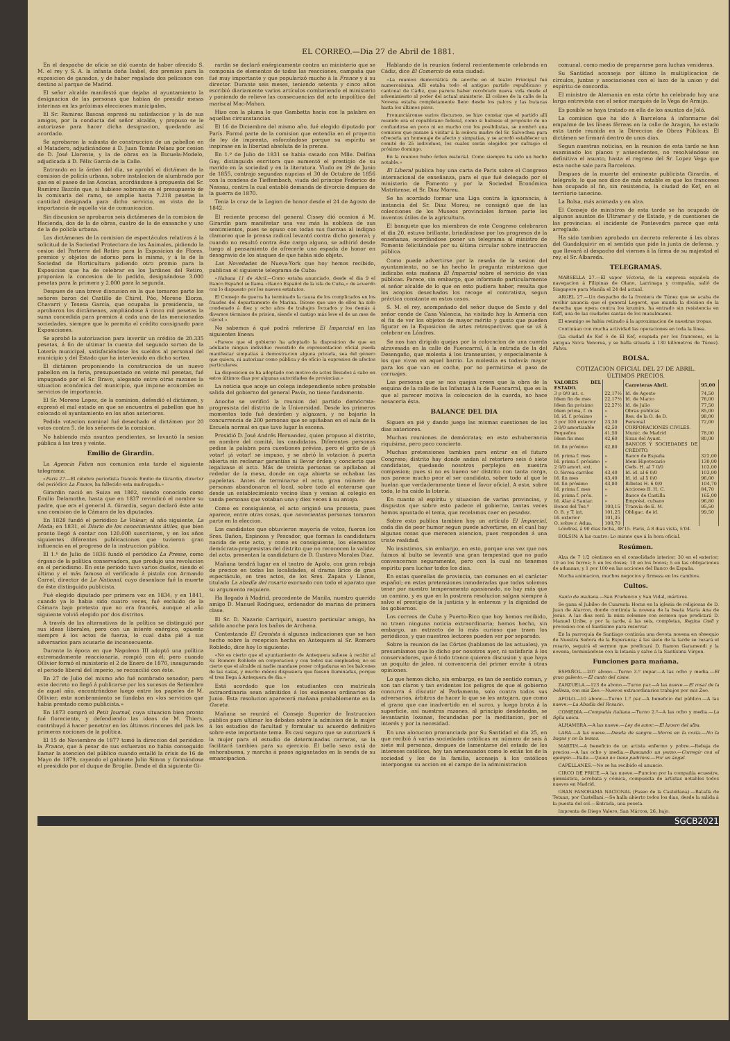EL CORREO.—Dia 27 de Abril de 1881.
En el despacho de oficio se dió cuenta de haber ofrecido S. M. el rey y S. A. la infanta doña Isabel, dos premios para la exposicion de ganados, y de haber regalado dos pelicanos con destino al parque de Madrid.
El señor alcalde manifestó que dejaba al ayuntamiento la designacion de las personas que habian de presidir mesas interinas en las próximas elecciones municipales.
El Sr. Ramirez Bascan espresó su satisfaccion y la de sus amigos, por la conducta del señor alcalde, y propuso se le autorizase para hacer dicha designacion, quedando así acordado.
Se aprobaron la subasta de construccion de un pabellon en el Matadero, adjudicándose á D. Juan Tomás Pelaez por cesion de D. José Llorente, y la de obras en la Escuela-Modelo, adjudicada á D. Félix García de la Calle.
Entrando en la órden del dia, se aprobó el dictámen de la comision de policía urbana, sobre instalacion de alumbrado por gas en el paseo de las Acacias, acordándose á propuesta del Sr. Ramirez Bazcán que, si hubiese sobrante en el presupuesto de la comisaria del ramo, se amplie hasta 7.218 pesetas la cantidad designada para dicho servicio, en vista de la importancia de aquella via de comunicacion.
Sin discusion se aprobaron seis dictámenes de la comision de Hacienda, dos de la de obras, cuatro de la de ensanche y uno de la de policía urbana.
Los dictámenes de la comision de espectáculos relativos á la solicitud de la Sociedad Protectora de los Animales, pidiendo la cesion del Parterre del Retiro para la Exposicion de Flores, premios y objetos de adorno para la misma, y á la de la Sociedad de Horticultura pidiendo otro premio para la Exposicion que ha de celebrar en los Jardines del Retiro, proponian la concesion de lo pedido, designándose 3.000 pesetas para la primera y 2.000 para la segunda.
Despues de una breve discusion en la que tomaron parte los señores baron del Castillo de Chirel, Póo, Moreno Elorza, Chavarri y Tesesa García, que ocupaba la presidencia, se aprobaron los dictámenes, ampliándose á cinco mil pesetas la suma concedida para premios á cada una de las mencionadas sociedades, siempre que lo permita el crédito consignado para Exposiciones.
Se aprobó la autorizacion para invertir un crédito de 20.335 pesetas, á fin de ultimar la cuenta del segundo sorteo de la Lotería municipal, satisfaciéndose los sueldos al personal del municipio y del Estado que ha intervenido en dicho sorteo.
El dictámen proponiendo la construccion de un nuevo pabellon en la feria, presupuestado en veinte mil pesetas, fué impugnado por el Sr. Bravo, alegando entre otras razones la situacion económica del municipio, que impone economías en servicios de importancia.
El Sr. Moreno Lopez, de la comision, defendió el dictámen, y expresó el mal estado en que se encuentra el pabellon que ha colocado el ayuntamiento en los años anteriores.
Pedida votacion nominal fué desechado el dictámen por 20 votos contra 5, de los señores de la comision.
No habiendo más asuntos pendientes, se levantó la sesion pública á las tres y veinte.
Emilio de Girardin.
La Agencia Fabra nos comunica esta tarde el siguiente telegrama:
«Paris 27.—El célebre periodista francés Emilio de Girardin, director del periódico La France, ha fallecido esta madrugada.»
Girardin nació en Suiza en 1802, siendo conocido como Emilio Delamothe, hasta que en 1837 revindicó el nombre su padre, que era el general A. Girardin, segun declaró éste ante una comision de la Cámara de los diputados.
En 1828 fundó el periódico Le Voleur; al año siguiente, La Moda; en 1831, el Diario de los conocimientos útiles, que bien pronto llegó á contar con 120.000 suscritores, y en los años siguientes diferentes publicaciones que tuvieron gran influencia en el progreso de la instruccion pública.
El 1.º de Julio de 1836 fundó el periódico La Presse, como órgano de la política conservadora, que produjo una revolucion en el periodismo. En este periodo tuvo varios duelos, siendo el último y el más famoso el verificado á pistola con Armando Carrel, director de Le National, cuyo desenlace fué la muerte de éste distinguido publicista.
Fué elegido diputado por primera vez en 1834; y en 1841, cuando ya lo habia sido cuatro veces, fué escluido de la Cámara bajo pretesto que no era francés, aunque al año siguiente volvió elegido por dos distritos.
A través de las alternativas de la política se distinguió por sus ideas liberales, pero con un interés enérgico, opuesto siempre á los actos de fuerza, lo cual daba pié á sus adversarios para acusarle de inconsecuente.
Durante la época en que Napoleon III adoptó una política extremadamente reaccionaria, rompió con él; pero cuando Ollivier formó el ministerio el 2 de Enero de 1870, inaugurando el periodo liberal del imperio, se reconcilió con éste.
En 27 de Julio del mismo año fué nombrado senador; pero este decreto no llegó á publicarse por los sucesos de Setiembre de aquel año, encontrándose luego entre los papeles de M. Ollivier; este nombramiento se fundaba en «los servicios que habia prestado como publicista.»
En 1873 compró el Petit Journal, cuya situacion bien pronto fué floreciente, y defendiendo las ideas de M. Thiers, contribuyó á hacer penetrar en los últimos rincones del país las primeras nociones de la política.
El 15 de Noviembre de 1877 tomó la direccion del periódico la France, que á pesar de sus esfuerzos no habia conseguido llamar la atencion del público cuando estalló la crisis de 16 de Mayo de 1879, cayendo el gabinete Julio Simon y formándose el presidido por el duque de Broglie. Desde el dia siguiente Gi-
rardin se declaró enérgicamente contra un ministerio que se componia de elementos de todas las reacciones, campaña que fué muy importante y que popularizó mucho á la France y á su director. Durante seis meses, teniendo setenta y cinco años escribió diariamente varios artículos combatiendo el ministerio y poniendo de relieve las consecuencias del acto impolítico del mariscal Mac-Mahon.
Hizo con la pluma lo que Gambetta hacia con la palabra en aquellas circunstancias.
El 16 de Diciembre del mismo año, fué elegido diputado por París. Formó parte de la comision que entendia en el proyecto de ley de imprenta, esforzándose porque su espíritu se inspirase en la libertad absoluta de la prensa.
En 1.º de Julio de 1831 se habia casado con Mlle. Delfina Gay, distinguida escritora que aumentó el prestigio de su marido en la sociedad y en la literatura. Viudo en 29 de Junio de 1855, contrajo segundas nupcias el 30 de Octubre de 1856 con la condesa de Tieffembach, viuda del príncipe Federico de Nassau, contra la cual entabló demanda de divorcio despues de la guerra de 1870.
Tenia la cruz de la Legion de honor desde el 24 de Agosto de 1842.
El reciente proceso del general Cissey dió ocasion á M. Girardin para manifestar una vez más la nobleza de sus sentimientos, pues se opuso con todas sus fuerzas al indigno clamoreo que la prensa radical levantó contra dicho general; y cuando no resultó contra éste cargo alguno, se adhirió desde luego al pensamiento de ofrecerle una espada de honor en desagravio de los ataques de que habia sido objeto.
Las Novedades de Nueva-York que hoy hemos recibido, publican el siguiente telegrama de Cuba:
«Habana 11 de Abril.—Como estaba anunciado, desde el dia 9 el Banco Español se llama «Banco Español de la isla de Cuba,» de acuerdo con lo dispuesto por los nuevos estatutos.
El Consejo de guerra ha terminado la causa de los complicados en los fraudes del departamento de Marina. Dícese que uno de ellos ha sido condenado á diez y ocho años de trabajos forzados y los demás á diversos términos de prision, siendo el castigo más leve el de un mes de cárcel.»
No sabemos á qué podrá referirse El Imparcial en las siguientes líneas:
«Parece que el gobierno ha adoptado la disposicion de que en adelante ningun individuo revestido de representacion oficial pueda manifestar simpatías á demostracion alguna privada, sea del género que quiera, ni autorizar como pública y de oficio la expresion de afectos particulares.
La disposicion se ha adoptado con motivo de actos llevados á cabo en estos últimos dias por algunas autoridades de provincias.»
La noticia que acoje un colega independiente sobre probable salida del gobierno del general Pavía, no tiene fundamento.
Anoche se verificó la reunion del partido demócrata-progresista del distrito de la Universidad. Desde los primeros momentos todo fué desórden y algazara, y no bajaria la concurrencia de 200 personas que se apiñaban en el aula de la Escuela normal en que tuvo lugar la escena.
Presidió D. José Andrés Hernandez, quien propuso al distrito, en nombre del comité, los candidatos. Diferentes personas pedian la palabra para cuestiones prévias, pero el grito de ¡á votar! ¡á votar! se impuso, y se abrió la votacion á puerta abierta sin reclamar garantías ni llevar órden y concierto que legalizase el acto. Más de treinta personas se apiñaban al rededor de la mesa, donde en caja abierta se echaban las papeletas. Antes de terminarse el acto, gran número de personas abandonaron el local, sobre todo al enterarse que desde un establecimiento vecino iban y venian al colegio en tanda personas que votaban una y diez veces á su antojo.
Como es consiguiente, el acto originó una protesta, pues aparece, entre otras cosas, que novecientas personas tomaron parte en la eleccion.
Los candidatos que obtuvieron mayoría de votos, fueron los Sres. Bañon, Espinosa y Pescador, que forman la candidatura nacida de este acto, y como es consiguiente, los elementos demócrata-progresistas del distrito que no reconocen la validez del acto, presentan la candidatura de D. Gustavo Morales Diaz.
Mañana tendrá lugar en el teatro de Apolo, con gran rebaja de precios en todas las localidades, el drama lírico de gran espectáculo, en tres actos, de los Sres. Zapata y Llanos, titulado La abadía del rosario exornado con todo el aparato que su argumento requiere.
Ha llegado á Madrid, procedente de Manila, nuestro querido amigo D. Manuel Rodriguez, ordenador de marina de primera clase.
El Sr. D. Nazario Carriquiri, nuestro particular amigo, ha salido anoche para los baños de Archena.
Contestando El Cronista á algunas indicaciones que se han hecho sobre la recepcion hecha en Antequera al Sr. Romero Robledo, dice hoy lo siguiente:
«No es cierto que el ayuntamiento de Antequera saliese á recibir al Sr. Romero Robledo en corporacion y con todos sus empleados; no es cierto que el alcalde ni nadie mandase poner colgaduras en los balcones de las casas, y mucho ménos dispusiera que fuesen iluminadas, porque el tren llega á Antequera de dia.»
Está acordado que los estudiantes con matrícula extraordinaria sean admitidos á los exámenes ordinarios de Junio. Esta resolucion aparecerá mañana probablemente en la Gaceta.
Mañana se reunirá el Consejo Superior de Instruccion pública para ultimar los debates sobre la admision de la mujer á los estudios de facultad y formular su acuerdo definitivo sobre este importante tema. Es casi seguro que se autorizará á la mujer para el estudio de determinadas carreras, se la facilitará tambien para su ejercicio. El bello sexo está de enhorabuena, y marcha á pasos agigantados en la senda de su emancipacion.
Hablando de la reunion federal recientemente celebrada en Cádiz, dice El Comercio de esta ciudad:
«La reunion democrática de anoche en el teatro Principal fué numerosísima. Allí estaba todo el antiguo partido republicano y cantonal de Cádiz, que parece haber recobrado nueva vida desde el advenimiento al poder del actual ministerio. El coliseo de la calle de la Novena estaba completamente lleno desde los palcos y las butacas hasta los últimos pisos.
Pronunciáronse varios discursos, se hizo constar que el partido allí reunido era el republicano federal, como si hubiese el propósito de no confundirse en poco ni en mucho con los posibilistas, se nombró una comision que pasase á visitar á la señora madre del Sr. Salvochea para ofrecerla un homenaje de afecto y simpatías, y se acordó establecer un comité de 25 individuos, los cuales serán elegidos por sufragio el próximo domingo.
En la reunion hubo órden material. Como siempre ha sido un hecho notable.»
El Liberal publica hoy una carta de Paris sobre el Congreso internacional de enseñanza, para el que fué delegado por el ministerio de Fomento y por la Sociedad Económica Matritense, el Sr. Diaz Moreu.
Se ha acordado formar una Liga contra la ignorancia, á instancia del Sr. Diaz Moreu; se consignó que de las colecciones de los Museos provinciales formen parte los inventos útiles de la agricultura.
El banquete que los miembros de este Congreso celebraron el dia 20, estuvo brillante, brindándose por los progresos de la enseñanza, acordándose poner un telegrama al ministro de Fomento felicitándole por su última circular sobre instruccion pública.
Como puede advertirse por la reseña de la sesion del ayuntamiento, no se ha hecho la pregunta misteriosa que indicaba esta mañana El Imparcial sobre el servicio de vías públicas. Parece, sin embargo, que informado particularmente el señor alcalde de lo que en esto pudiera haber, resulta que los acopios desechados los recoge el contratista, segun práctica constante en estos casos.
S. M. el rey, acompañado del señor duque de Sexto y del señor conde de Casa Valencia, ha visitado hoy la Armería con el fin de ver los objetos de mayor mérito y gusto que pueden figurar en la Exposicion de artes retrospectivas que se vá á celebrar en Lóndres.
Se nos han dirigido quejas por la colocacion de una cuerda atravesada en la calle de Fuencarral, á la entrada de la del Desengaño, que molesta á los transeuntes, y especialmente á los que vivan en aquel barrio. La molestia es todavía mayor para los que van en coche, por no permitirse el paso de carruajes.
Las personas que se nos quejan creen que la obra de la esquina de la calle de las Infantas á la de Fuencarral, que es la que al parecer motiva la colocacion de la cuerda, no hace nesaceria ésta.
BALANCE DEL DIA
Siguen en pié y dando juego las mismas cuestiones de los dias anteriores.
Muchas reuniones de demócratas; en esto exhuberancia riquísima, pero poco concierto.
Muchas pretensiones tambien para entrar en el futuro Congreso; distrito hay donde andan al retortero seis ó siete candidatos, quedando nosotros perplejos en nuestra compasion; pues si no es bueno ser distrito con tanta carga, nos parece mucho peor el ser candidato, sobre todo al que le huelan que verdaderamente tiene el favor oficial. A este, sobre todo, le ha caido la lotería.
En cuanto al espíritu y situacion de varias provincias, y disgustos que sobre esto padece el gobierno, tantas veces hemos apuntado el tema, que recelamos caer en pesadez.
Sobre esto publica tambien hoy un artículo El Imparcial, cada dia de peor humor segun puede advertirse, en el cual hay algunas cosas que merecen atencion, pues responden á una triste realidad.
No insistimos, sin embargo, en esto, porque una vez que nos fuimos al bulto se levantó una gran tempestad que no pudo convencernos seguramente, pero con la cual no tenemos espíritu para luchar todos los dias.
En estas querellas de provincia, tan comunes en el carácter español; en estas pretensiones inmoderadas que todos solemos tener por nuestro temperamento apasionado, no hay más que un camino, y es que en la postrera resolucion salgan siempre á salvo el prestigio de la justicia y la entereza y la dignidad de los gobiernos.
Los correos de Cuba y Puerto-Rico que hoy hemos recibido, no traen ninguna noticia extraordinaria; hemos hecho, sin embargo, un extracto de lo más curioso que traen los periódicos, y que nuestros lectores pueden ver por separado.
Sobre la reunion de las Córtes (hablamos de las actuales), ya presumíamos que lo dicho por nosotros ayer, ni satisfaria á los conservadores, que á todo trance quieren discusion y que haya un poquito de jaleo, ni convenceria del primer envite á otras opiniones.
Lo que hemos dicho, sin embargo, es tan de sentido comun, y son tan claros y tan evidentes los peligros de que el gobierno concurra á discutir al Parlamento, solo contra todos sus adversarios, árbitros de hacer lo que se les antojara, que como el grano que cae inadvertido en el surco, y luego brota á la superficie, así nuestras razones, al principio desdeñadas, se levantarán lozanas, fecundadas por la meditacion, por el interés y por la necesidad.
En una alocucion pronunciada por Su Santidad el dia 25, en que recibió á varias sociedades católicas en número de seis á siete mil personas, despues de lamentarse del estado de los intereses católicos, hoy tan amenazados como lo están los de la sociedad y los de la familia, aconseja á los católicos interpongan su accion en el campo de la administracion
comunal, como medio de prepararse para luchas venideras.
Su Santidad aconseja por último la multiplicacion de círculos, juntas y asociaciones con el lazo de la union y del espíritu de concordia.
El ministro de Alemania en esta córte ha celebrado hoy una larga entrevista con el señor marqués de la Vega de Armijo.
Es posible se haya tratado en ella de los asuntos de Joló.
La comision que ha ido á Barcelona á informarse del empalme de las líneas férreas en la calle de Aragon, ha estado esta tarde reunida en la Direccion de Obras Públicas. El dictámen se firmará dentro de unos dias.
Segun nuestras noticias, en la reunion de esta tarde se han examinado los planos y antecedentes, no resolviéndose en definitiva el asunto, hasta el regreso del Sr. Lopez Vega que esta noche sale para Barcelona.
Despues de la muerte del eminente publicista Girardin, el telégrafo, lo que nos dice de más notable es que los franceses han ocupado al fin, sin resistencia, la ciudad de Kef, en el territorio tunecino.
La Bolsa, más animada y en alza.
El Consejo de ministros de esta tarde se ha ocupado de algunos asuntos de Ultramar y de Estado, y de cuestiones de las provincias: el incidente de Pontevedra parece que está arreglado.
Ha sido tambien aprobado un decreto referente á las obras del Guadalquivir en el sentido que pide la junta de defensa, y que llevará al despacho del viernes á la firma de su majestad el rey, el Sr. Albareda.
TELEGRAMAS.
MARSELLA 27.—El vapor Victoria, de la empresa española de navegacion á Filipinas de Olano, Larrinaga y compañía, salió de Singapore para Manila el 24 del actual.
ARGEL 27.—Un despacho de la frontera de Túnez que se acaba de recibir anuncia que el general Logerot, que manda la division de la derecha que opera contra los krumirs, ha entrado sin resistencia en Keff, una de las ciudades santas de los musulmanes.
El enemigo se habia retirado á la aproximacion de nuestras tropas.
Continúan con mucha actividad las operaciones en toda la línea.
(La ciudad de Kef ó de El Kef, ocupada por los franceses, es la antigua Sicca Venorea, y se halla situada á 130 kilómetros de Túnez). Fabra.
BOLSA.
COTIZACION OFICIAL DEL 27 DE ABRIL.
ÚLTIMOS PRECIOS.
| VALORES DEL ESTADO. | | Carreteras Abril. | 95,00 |
| --- | --- | --- | --- |
| 3 p 0/0 int. c. | 22,17½ | Id. de Agosto | 74,50 |
| Idem fin de mes | 22,17½ | Id. de Marzo | 76,00 |
| Idem fin próximo | 22,27½ | Id. de Julio | 77,50 |
| Idem prima, f. m. | » | Obras públicas | 85,00 |
| Id. id. f. próximo | » | Res. de la O. de D. | 98,00 |
| 3 por 100 exterior | 23,30 | Personal | 72,00 |
| 2 0/0 amortizable | 42,50 | CORPORACIONES CIVILES. | |
| Pequeños | 41,50 | Munic. de Madrid | 78,00 |
| Idem fin mes | 42,60 | Sisas del Ayunt. | 80,00 |
| Id. fin próximo | 42,80 | BANCOS Y SOCIEDADES DE CRÉDITO. | |
| Id. prima f. mes | » | Banco de España | 322,00 |
| Id. prima f. próximo | » | Idem Hipotecario | 130,00 |
| 2 0/0 amort. ext. | » | Ceds. H. al 7 0/0 | 103,00 |
| O. férrea-carriles | 43,40 | Id. id. al 6 0/0 | 103,00 |
| Id. fin mes | 43,40 | Id. id. al 5 0/0 | 96,00 |
| Id. fin próximo | 43,80 | Billetes H. 6 0/0 | 104,70 |
| Id. prima f. mes | » | Acciones B. H. C. | 84,70 |
| Id. prima f. próx. | » | Banco de Castilla | 165,00 |
| Id. Alar á Santar. | » | Emprést. cubano | 96,80 |
| Bonos del Tes.º | 100,15 | Tranvía de E. M. | 95,50 |
| O. B. y T. int. | 101,25 | Obligac. de id. | 99,50 |
| Id. exterior | 101,35 | | |
| O. sobre r. Adua. | 100,70 | | |
Lóndres, á 90 dias fecha, 48'15. Paris, á 8 dias vista, 5'04.
BOLSIN: A las cuatro: Lo mismo que á la hora oficial.
Resúmen.
Alza de 7 1/2 céntimos en el consolidado interior; 30 en el exterior; 10 en los ferros; 5 en los doses; 10 en los bonos; 5 en las obligaciones de aduanas, y 1 por 100 en las acciones del Banco de España.
Mucha animacion, muchos negocios y firmeza en los cambios.
Cultos.
Santo de mañana.—San Prudencio y San Vidal, mártires.
Se gana el Jubileo de Cuarenta Horas en la iglesia de religiosas de D. Juan de Alarcon, donde continúa la novena de la beata María Ana de Jesús. A las diez será la misa solemne con sermon que predicará D. Manuel Uribe, y por la tarde, á las seis, completas, Regina Cœli y procesion con el Santísimo para reservar.
En la parroquia de Santiago continúa una devota novena en obsequio de Nuestra Señora de la Esperanza; á las siete de la tarde se rezará el rosario, seguirá el sermon que predicará D. Ramon Garamendi y la novena, terminándose con la letanía y salve á la Santísima Vírgen.
Funciones para mañana.
ESPAÑOL.—207 abono.—Turno 3.º impar.—A las ocho y media.—El gran galeoto.—El canto del cisne.
ZARZUELA.—123 de abono.—Turno par.—A las nueve.—El rosal de la belleza, con mis Zeo.—Nuevos extraordinarios trabajos por mis Zeo.
APOLO.—10 abono.—Turno 1.º par.—A beneficio del público.—A las nueve.—La Abadía del Rosario.
COMEDIA.—Compañía italiana.—Turno 2.º—A las ocho y media.—La figlia unica.
ALHAMBRA.—A las nueve.—Ley de amor.—El lucero del alba.
LARA.—A las nueve.—Deuda de sangre.—Moros en la costa.—No la hagas y no la temas.
MARTIN.—A beneficio de un artista enfermo y pobre.—Rebaja de precios.—A las ocho y media.—Buscando un yerno.—Corregir con el ejemplo.—Baile.—Quien no tiene padrinos.—Por un ángel.
CAPELLANES.—No se ha recibido el anuncio.
CIRCO DE PRICE.—A las nueve.—Funcion por la compañía ecuestre, gimnástica, acrobata y cómica, compuesta de artistas notables todos nuevos en Madrid.
GRAN PANORAMA NACIONAL (Paseo de la Castellana).—Batalla de Tetuan, por Castellani.—Se halla abierto todos los dias, desde la salida á la puesta del sol.—Entrada, una peseta.
Imprenta de Diego Valero, San Márcos, 26, bajo.
SGCB2021